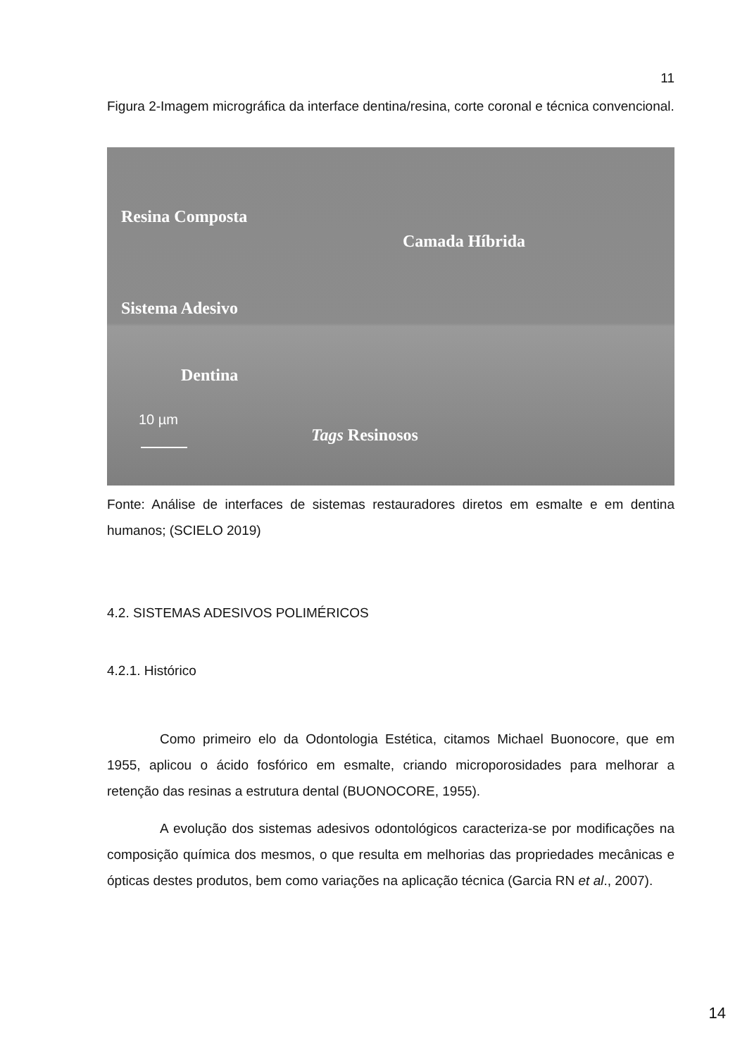11
Figura 2-Imagem micrográfica da interface dentina/resina, corte coronal e técnica convencional.
Resina Composta
Camada Híbrida
Sistema Adesivo
Dentina
10 µm
Tags Resinosos
Fonte: Análise de interfaces de sistemas restauradores diretos em esmalte e em dentina humanos; (SCIELO 2019)
4.2. SISTEMAS ADESIVOS POLIMÉRICOS
4.2.1. Histórico
Como primeiro elo da Odontologia Estética, citamos Michael Buonocore, que em 1955, aplicou o ácido fosfórico em esmalte, criando microporosidades para melhorar a retenção das resinas a estrutura dental (BUONOCORE, 1955).
A evolução dos sistemas adesivos odontológicos caracteriza-se por modificações na composição química dos mesmos, o que resulta em melhorias das propriedades mecânicas e ópticas destes produtos, bem como variações na aplicação técnica (Garcia RN et al., 2007).
14